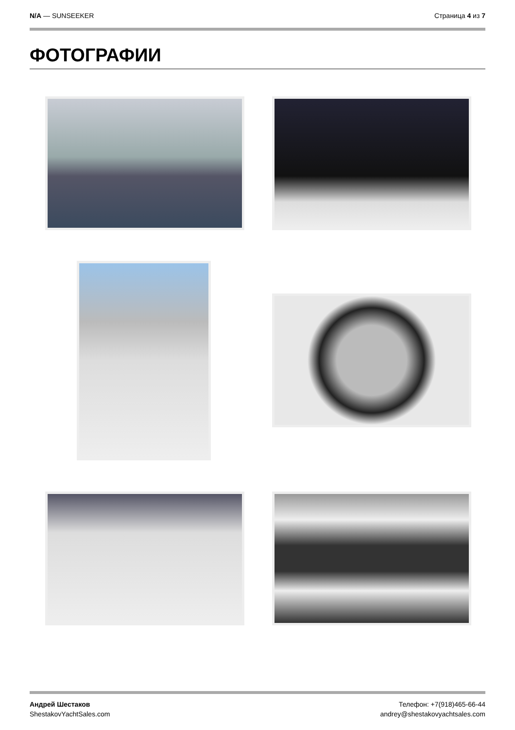N/A — SUNSEEKER Страница 4 из 7
ФОТОГРАФИИ
Андрей Шестаков
ShestakovYachtSales.com
Телефон: +7(918)465-66-44
andrey@shestakovyachtsales.com